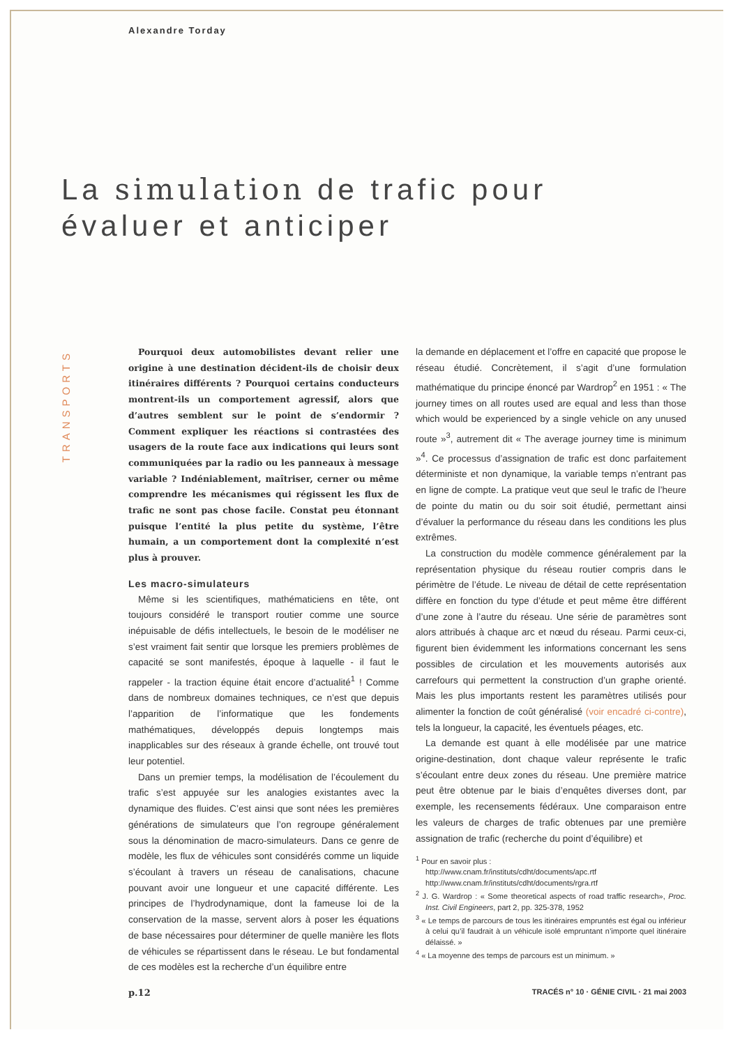Alexandre Torday
La simulation de trafic pour
évaluer et anticiper
TRANSPORTS
Pourquoi deux automobilistes devant relier une origine à une destination décident-ils de choisir deux itinéraires différents ? Pourquoi certains conducteurs montrent-ils un comportement agressif, alors que d’autres semblent sur le point de s’endormir ? Comment expliquer les réactions si contrastées des usagers de la route face aux indications qui leurs sont communiquées par la radio ou les panneaux à message variable ? Indéniablement, maîtriser, cerner ou même comprendre les mécanismes qui régissent les flux de trafic ne sont pas chose facile. Constat peu étonnant puisque l’entité la plus petite du système, l’être humain, a un comportement dont la complexité n’est plus à prouver.
Les macro-simulateurs
Même si les scientifiques, mathématiciens en tête, ont toujours considéré le transport routier comme une source inépuisable de défis intellectuels, le besoin de le modéliser ne s’est vraiment fait sentir que lorsque les premiers problèmes de capacité se sont manifestés, époque à laquelle - il faut le rappeler - la traction équine était encore d’actualité<sup>1</sup> ! Comme dans de nombreux domaines techniques, ce n’est que depuis l’apparition de l’informatique que les fondements mathématiques, développés depuis longtemps mais inapplicables sur des réseaux à grande échelle, ont trouvé tout leur potentiel.
Dans un premier temps, la modélisation de l’écoulement du trafic s’est appuyée sur les analogies existantes avec la dynamique des fluides. C’est ainsi que sont nées les premières générations de simulateurs que l’on regroupe généralement sous la dénomination de macro-simulateurs. Dans ce genre de modèle, les flux de véhicules sont considérés comme un liquide s’écoulant à travers un réseau de canalisations, chacune pouvant avoir une longueur et une capacité différente. Les principes de l’hydrodynamique, dont la fameuse loi de la conservation de la masse, servent alors à poser les équations de base nécessaires pour déterminer de quelle manière les flots de véhicules se répartissent dans le réseau. Le but fondamental de ces modèles est la recherche d’un équilibre entre
la demande en déplacement et l’offre en capacité que propose le réseau étudié. Concrètement, il s’agit d’une formulation mathématique du principe énoncé par Wardrop<sup>2</sup> en 1951 : « The journey times on all routes used are equal and less than those which would be experienced by a single vehicle on any unused route »<sup>3</sup>, autrement dit « The average journey time is minimum »<sup>4</sup>. Ce processus d’assignation de trafic est donc parfaitement déterministe et non dynamique, la variable temps n’entrant pas en ligne de compte. La pratique veut que seul le trafic de l’heure de pointe du matin ou du soir soit étudié, permettant ainsi d’évaluer la performance du réseau dans les conditions les plus extrêmes.
La construction du modèle commence généralement par la représentation physique du réseau routier compris dans le périmètre de l’étude. Le niveau de détail de cette représentation diffère en fonction du type d’étude et peut même être différent d’une zone à l’autre du réseau. Une série de paramètres sont alors attribués à chaque arc et nœud du réseau. Parmi ceux-ci, figurent bien évidemment les informations concernant les sens possibles de circulation et les mouvements autorisés aux carrefours qui permettent la construction d’un graphe orienté. Mais les plus importants restent les paramètres utilisés pour alimenter la fonction de coût généralisé (voir encadré ci-contre), tels la longueur, la capacité, les éventuels péages, etc.
La demande est quant à elle modélisée par une matrice origine-destination, dont chaque valeur représente le trafic s’écoulant entre deux zones du réseau. Une première matrice peut être obtenue par le biais d’enquêtes diverses dont, par exemple, les recensements fédéraux. Une comparaison entre les valeurs de charges de trafic obtenues par une première assignation de trafic (recherche du point d’équilibre) et
<sup>1</sup> Pour en savoir plus :
http://www.cnam.fr/instituts/cdht/documents/apc.rtf
http://www.cnam.fr/instituts/cdht/documents/rgra.rtf
<sup>2</sup> J. G. Wardrop : « Some theoretical aspects of road traffic research», Proc. Inst. Civil Engineers, part 2, pp. 325-378, 1952
<sup>3</sup> « Le temps de parcours de tous les itinéraires empruntés est égal ou inférieur à celui qu’il faudrait à un véhicule isolé empruntant n’importe quel itinéraire délaissé. »
<sup>4</sup> « La moyenne des temps de parcours est un minimum. »
p.12 TRACÉS n° 10 · GÉNIE CIVIL · 21 mai 2003